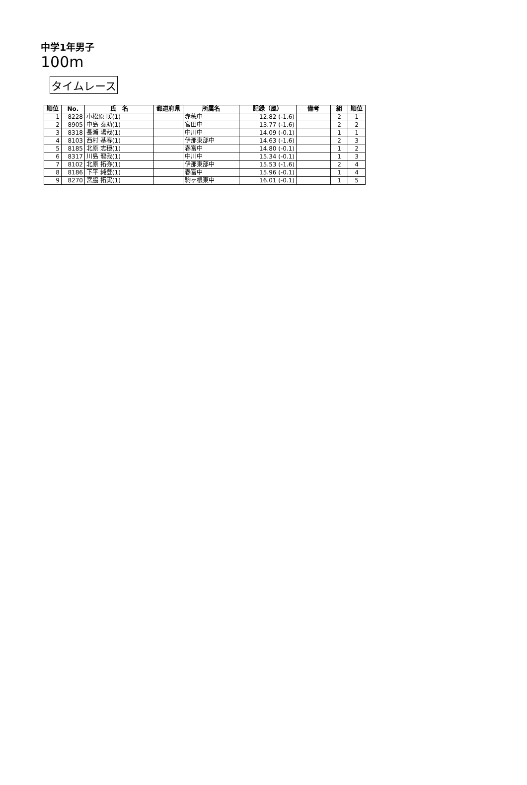中学1年男子
100m
タイムレース
| 順位 | No. | 氏 名 | 都道府県 | 所属名 | 記録（風） | 備考 | 組 | 順位 |
| --- | --- | --- | --- | --- | --- | --- | --- | --- |
| 1 | 8228 | 小松原 暖(1) | | 赤穂中 | 12.82 (-1.6) | | 2 | 1 |
| 2 | 8905 | 中島 泰助(1) | | 宮田中 | 13.77 (-1.6) | | 2 | 2 |
| 3 | 8318 | 長瀬 陽哉(1) | | 中川中 | 14.09 (-0.1) | | 1 | 1 |
| 4 | 8103 | 西村 基春(1) | | 伊那東部中 | 14.63 (-1.6) | | 2 | 3 |
| 5 | 8185 | 北原 志穏(1) | | 春富中 | 14.80 (-0.1) | | 1 | 2 |
| 6 | 8317 | 川島 龍我(1) | | 中川中 | 15.34 (-0.1) | | 1 | 3 |
| 7 | 8102 | 北原 拓弥(1) | | 伊那東部中 | 15.53 (-1.6) | | 2 | 4 |
| 8 | 8186 | 下平 純登(1) | | 春富中 | 15.96 (-0.1) | | 1 | 4 |
| 9 | 8270 | 宮脇 拓実(1) | | 駒ヶ根東中 | 16.01 (-0.1) | | 1 | 5 |